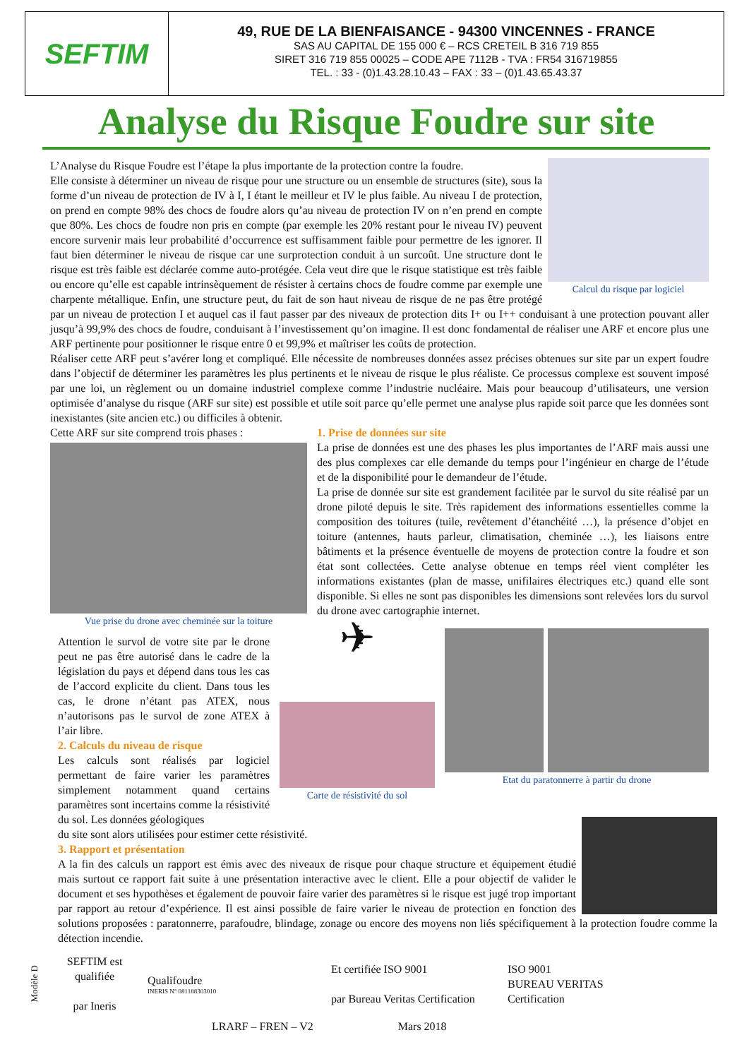SEFTIM
49, RUE DE LA BIENFAISANCE - 94300 VINCENNES - FRANCE
SAS AU CAPITAL DE 155 000 € – RCS CRETEIL B 316 719 855
SIRET 316 719 855 00025 – CODE APE 7112B - TVA : FR54 316719855
TEL. : 33 - (0)1.43.28.10.43 – FAX : 33 – (0)1.43.65.43.37
Analyse du Risque Foudre sur site
Calcul du risque par logiciel
L’Analyse du Risque Foudre est l’étape la plus importante de la protection contre la foudre.
Elle consiste à déterminer un niveau de risque pour une structure ou un ensemble de structures (site), sous la forme d’un niveau de protection de IV à I, I étant le meilleur et IV le plus faible. Au niveau I de protection, on prend en compte 98% des chocs de foudre alors qu’au niveau de protection IV on n’en prend en compte que 80%. Les chocs de foudre non pris en compte (par exemple les 20% restant pour le niveau IV) peuvent encore survenir mais leur probabilité d’occurrence est suffisamment faible pour permettre de les ignorer. Il faut bien déterminer le niveau de risque car une surprotection conduit à un surcoût. Une structure dont le risque est très faible est déclarée comme auto-protégée. Cela veut dire que le risque statistique est très faible ou encore qu’elle est capable intrinsèquement de résister à certains chocs de foudre comme par exemple une charpente métallique. Enfin, une structure peut, du fait de son haut niveau de risque de ne pas être protégé par un niveau de protection I et auquel cas il faut passer par des niveaux de protection dits I+ ou I++ conduisant à une protection pouvant aller jusqu’à 99,9% des chocs de foudre, conduisant à l’investissement qu’on imagine. Il est donc fondamental de réaliser une ARF et encore plus une ARF pertinente pour positionner le risque entre 0 et 99,9% et maîtriser les coûts de protection.
Réaliser cette ARF peut s’avérer long et compliqué. Elle nécessite de nombreuses données assez précises obtenues sur site par un expert foudre dans l’objectif de déterminer les paramètres les plus pertinents et le niveau de risque le plus réaliste. Ce processus complexe est souvent imposé par une loi, un règlement ou un domaine industriel complexe comme l’industrie nucléaire. Mais pour beaucoup d’utilisateurs, une version optimisée d’analyse du risque (ARF sur site) est possible et utile soit parce qu’elle permet une analyse plus rapide soit parce que les données sont inexistantes (site ancien etc.) ou difficiles à obtenir.
Cette ARF sur site comprend trois phases :
Vue prise du drone avec cheminée sur la toiture
1. Prise de données sur site
La prise de données est une des phases les plus importantes de l’ARF mais aussi une des plus complexes car elle demande du temps pour l’ingénieur en charge de l’étude et de la disponibilité pour le demandeur de l’étude.
La prise de donnée sur site est grandement facilitée par le survol du site réalisé par un drone piloté depuis le site. Très rapidement des informations essentielles comme la composition des toitures (tuile, revêtement d’étanchéité …), la présence d’objet en toiture (antennes, hauts parleur, climatisation, cheminée …), les liaisons entre bâtiments et la présence éventuelle de moyens de protection contre la foudre et son état sont collectées. Cette analyse obtenue en temps réel vient compléter les informations existantes (plan de masse, unifilaires électriques etc.) quand elle sont disponible. Si elles ne sont pas disponibles les dimensions sont relevées lors du survol du drone avec cartographie internet.
Attention le survol de votre site par le drone peut ne pas être autorisé dans le cadre de la législation du pays et dépend dans tous les cas de l’accord explicite du client. Dans tous les cas, le drone n’étant pas ATEX, nous n’autorisons pas le survol de zone ATEX à l’air libre.
2. Calculs du niveau de risque
Les calculs sont réalisés par logiciel permettant de faire varier les paramètres simplement notamment quand certains paramètres sont incertains comme la résistivité du sol. Les données géologiques
✈
Carte de résistivité du sol
Etat du paratonnerre à partir du drone
du site sont alors utilisées pour estimer cette résistivité.
3. Rapport et présentation
A la fin des calculs un rapport est émis avec des niveaux de risque pour chaque structure et équipement étudié mais surtout ce rapport fait suite à une présentation interactive avec le client. Elle a pour objectif de valider le document et ses hypothèses et également de pouvoir faire varier des paramètres si le risque est jugé trop important par rapport au retour d’expérience. Il est ainsi possible de faire varier le niveau de protection en fonction des solutions proposées : paratonnerre, parafoudre, blindage, zonage ou encore des moyens non liés spécifiquement à la protection foudre comme la détection incendie.
Modèle D
SEFTIM est qualifiée
par Ineris
Qualifoudre
INERIS N° 081188303010
Et certifiée ISO 9001
par Bureau Veritas Certification
ISO 9001
BUREAU VERITAS
Certification
LRARF – FREN – V2 Mars 2018